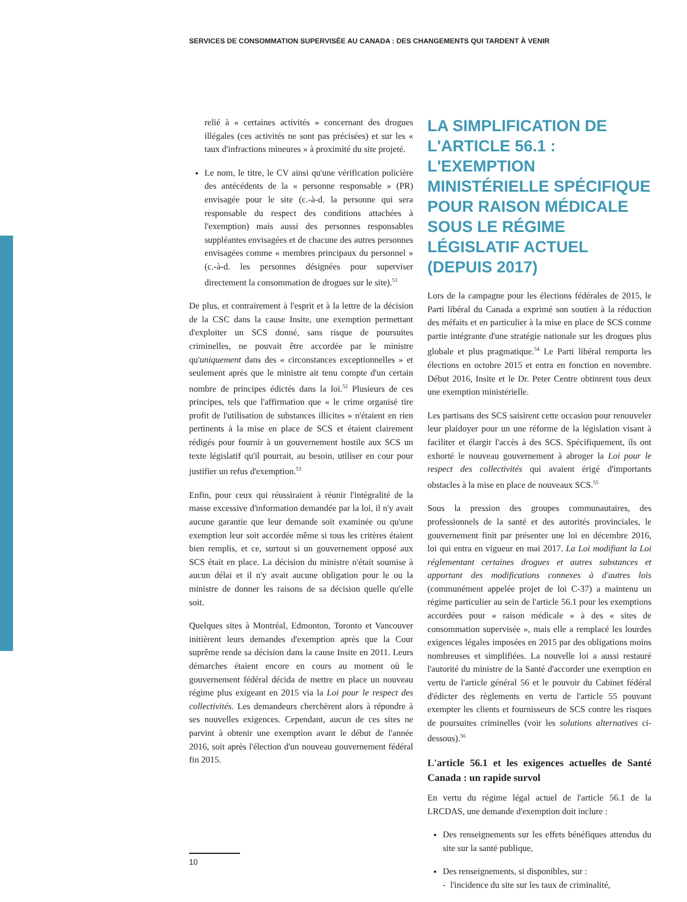SERVICES DE CONSOMMATION SUPERVISÉE AU CANADA : DES CHANGEMENTS QUI TARDENT À VENIR
relié à « certaines activités » concernant des drogues illégales (ces activités ne sont pas précisées) et sur les « taux d'infractions mineures » à proximité du site projeté.
Le nom, le titre, le CV ainsi qu'une vérification policière des antécédents de la « personne responsable » (PR) envisagée pour le site (c.-à-d. la personne qui sera responsable du respect des conditions attachées à l'exemption) mais aussi des personnes responsables suppléantes envisagées et de chacune des autres personnes envisagées comme « membres principaux du personnel » (c.-à-d. les personnes désignées pour superviser directement la consommation de drogues sur le site).<sup>51</sup>
De plus, et contrairement à l'esprit et à la lettre de la décision de la CSC dans la cause Insite, une exemption permettant d'exploiter un SCS donné, sans risque de poursuites criminelles, ne pouvait être accordée par le ministre qu'uniquement dans des « circonstances exceptionnelles » et seulement après que le ministre ait tenu compte d'un certain nombre de principes édictés dans la loi.<sup>52</sup> Plusieurs de ces principes, tels que l'affirmation que « le crime organisé tire profit de l'utilisation de substances illicites » n'étaient en rien pertinents à la mise en place de SCS et étaient clairement rédigés pour fournir à un gouvernement hostile aux SCS un texte législatif qu'il pourrait, au besoin, utiliser en cour pour justifier un refus d'exemption.<sup>53</sup>
Enfin, pour ceux qui réussiraient à réunir l'intégralité de la masse excessive d'information demandée par la loi, il n'y avait aucune garantie que leur demande soit examinée ou qu'une exemption leur soit accordée même si tous les critères étaient bien remplis, et ce, surtout si un gouvernement opposé aux SCS était en place. La décision du ministre n'était soumise à aucun délai et il n'y avait aucune obligation pour le ou la ministre de donner les raisons de sa décision quelle qu'elle soit.
Quelques sites à Montréal, Edmonton, Toronto et Vancouver initièrent leurs demandes d'exemption après que la Cour suprême rende sa décision dans la cause Insite en 2011. Leurs démarches étaient encore en cours au moment où le gouvernement fédéral décida de mettre en place un nouveau régime plus exigeant en 2015 via la Loi pour le respect des collectivités. Les demandeurs cherchèrent alors à répondre à ses nouvelles exigences. Cependant, aucun de ces sites ne parvint à obtenir une exemption avant le début de l'année 2016, soit après l'élection d'un nouveau gouvernement fédéral fin 2015.
LA SIMPLIFICATION DE L'ARTICLE 56.1 : L'EXEMPTION MINISTÉRIELLE SPÉCIFIQUE POUR RAISON MÉDICALE SOUS LE RÉGIME LÉGISLATIF ACTUEL (DEPUIS 2017)
Lors de la campagne pour les élections fédérales de 2015, le Parti libéral du Canada a exprimé son soutien à la réduction des méfaits et en particulier à la mise en place de SCS comme partie intégrante d'une stratégie nationale sur les drogues plus globale et plus pragmatique.<sup>54</sup> Le Parti libéral remporta les élections en octobre 2015 et entra en fonction en novembre. Début 2016, Insite et le Dr. Peter Centre obtinrent tous deux une exemption ministérielle.
Les partisans des SCS saisirent cette occasion pour renouveler leur plaidoyer pour un une réforme de la législation visant à faciliter et élargir l'accès à des SCS. Spécifiquement, ils ont exhorté le nouveau gouvernement à abroger la Loi pour le respect des collectivités qui avaient érigé d'importants obstacles à la mise en place de nouveaux SCS.<sup>55</sup>
Sous la pression des groupes communautaires, des professionnels de la santé et des autorités provinciales, le gouvernement finit par présenter une loi en décembre 2016, loi qui entra en vigueur en mai 2017. La Loi modifiant la Loi réglementant certaines drogues et autres substances et apportant des modifications connexes à d'autres lois (communément appelée projet de loi C-37) a maintenu un régime particulier au sein de l'article 56.1 pour les exemptions accordées pour « raison médicale » à des « sites de consommation supervisée », mais elle a remplacé les lourdes exigences légales imposées en 2015 par des obligations moins nombreuses et simplifiées. La nouvelle loi a aussi restauré l'autorité du ministre de la Santé d'accorder une exemption en vertu de l'article général 56 et le pouvoir du Cabinet fédéral d'édicter des règlements en vertu de l'article 55 pouvant exempter les clients et fournisseurs de SCS contre les risques de poursuites criminelles (voir les solutions alternatives ci-dessous).<sup>56</sup>
L'article 56.1 et les exigences actuelles de Santé Canada : un rapide survol
En vertu du régime légal actuel de l'article 56.1 de la LRCDAS, une demande d'exemption doit inclure :
Des renseignements sur les effets bénéfiques attendus du site sur la santé publique,
Des renseignements, si disponibles, sur :
- l'incidence du site sur les taux de criminalité,
10